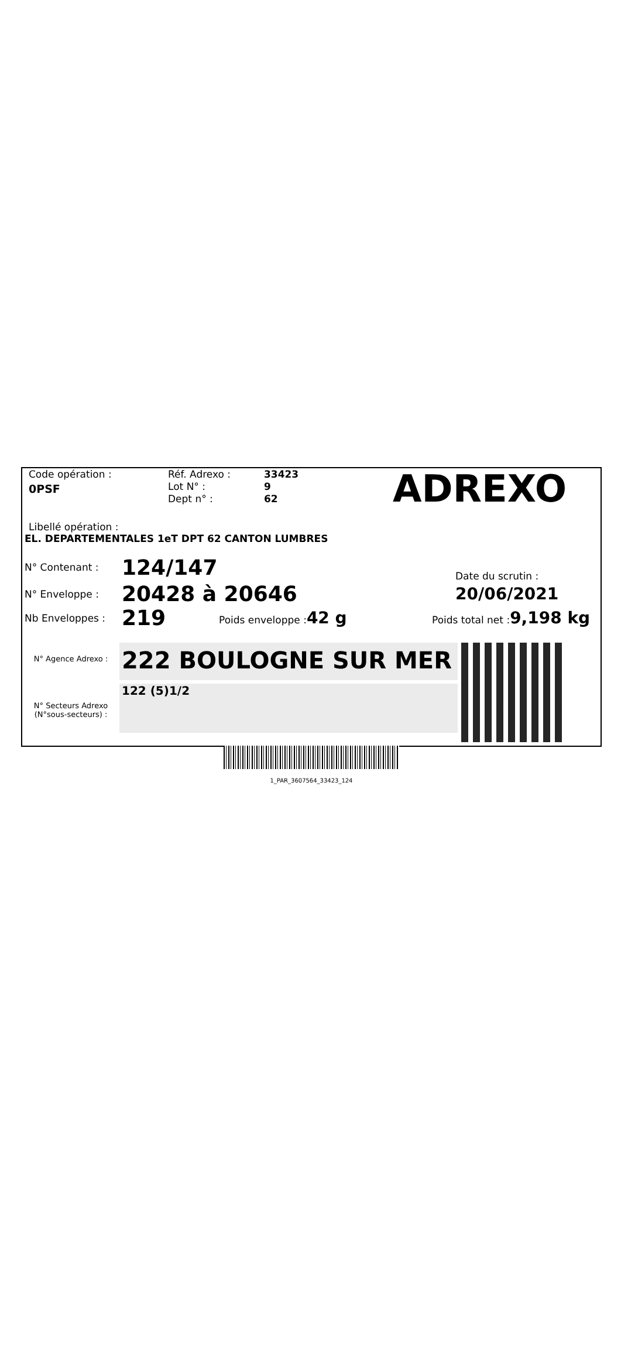Code opération :
0PSF
Réf. Adrexo :
Lot N° :
Dept n° :
33423
9
62
ADREXO
Libellé opération :
EL. DEPARTEMENTALES 1eT DPT 62 CANTON LUMBRES
N° Contenant :
124/147
Date du scrutin :
N° Enveloppe :
20428 à 20646
20/06/2021
Nb Enveloppes :
219
Poids enveloppe :42 g
Poids total net :9,198 kg
N° Agence Adrexo :
222 BOULOGNE SUR MER
N° Secteurs Adrexo
(N°sous-secteurs) :
122 (5)1/2
1_PAR_3607564_33423_124